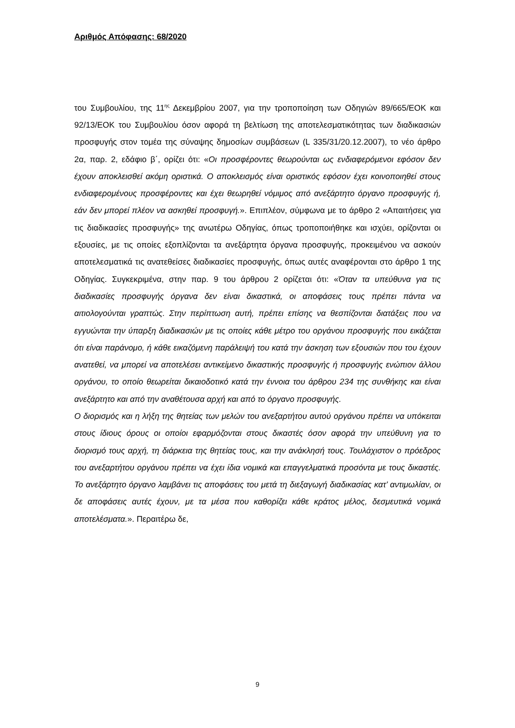Αριθμός Απόφασης: 68/2020
του Συμβουλίου, της 11<sup>ης</sup> Δεκεμβρίου 2007, για την τροποποίηση των Οδηγιών 89/665/ΕΟΚ και 92/13/ΕΟΚ του Συμβουλίου όσον αφορά τη βελτίωση της αποτελεσματικότητας των διαδικασιών προσφυγής στον τομέα της σύναψης δημοσίων συμβάσεων (L 335/31/20.12.2007), το νέο άρθρο 2α, παρ. 2, εδάφιο β΄, ορίζει ότι: «Οι προσφέροντες θεωρούνται ως ενδιαφερόμενοι εφόσον δεν έχουν αποκλεισθεί ακόμη οριστικά. Ο αποκλεισμός είναι οριστικός εφόσον έχει κοινοποιηθεί στους ενδιαφερομένους προσφέροντες και έχει θεωρηθεί νόμιμος από ανεξάρτητο όργανο προσφυγής ή, εάν δεν μπορεί πλέον να ασκηθεί προσφυγή.». Επιπλέον, σύμφωνα με το άρθρο 2 «Απαιτήσεις για τις διαδικασίες προσφυγής» της ανωτέρω Οδηγίας, όπως τροποποιήθηκε και ισχύει, ορίζονται οι εξουσίες, με τις οποίες εξοπλίζονται τα ανεξάρτητα όργανα προσφυγής, προκειμένου να ασκούν αποτελεσματικά τις ανατεθείσες διαδικασίες προσφυγής, όπως αυτές αναφέρονται στο άρθρο 1 της Οδηγίας. Συγκεκριμένα, στην παρ. 9 του άρθρου 2 ορίζεται ότι: «Όταν τα υπεύθυνα για τις διαδικασίες προσφυγής όργανα δεν είναι δικαστικά, οι αποφάσεις τους πρέπει πάντα να αιτιολογούνται γραπτώς. Στην περίπτωση αυτή, πρέπει επίσης να θεσπίζονται διατάξεις που να εγγυώνται την ύπαρξη διαδικασιών με τις οποίες κάθε μέτρο του οργάνου προσφυγής που εικάζεται ότι είναι παράνομο, ή κάθε εικαζόμενη παράλειψή του κατά την άσκηση των εξουσιών που του έχουν ανατεθεί, να μπορεί να αποτελέσει αντικείμενο δικαστικής προσφυγής ή προσφυγής ενώπιον άλλου οργάνου, το οποίο θεωρείται δικαιοδοτικό κατά την έννοια του άρθρου 234 της συνθήκης και είναι ανεξάρτητο και από την αναθέτουσα αρχή και από το όργανο προσφυγής.
Ο διορισμός και η λήξη της θητείας των μελών του ανεξαρτήτου αυτού οργάνου πρέπει να υπόκειται στους ίδιους όρους οι οποίοι εφαρμόζονται στους δικαστές όσον αφορά την υπεύθυνη για το διορισμό τους αρχή, τη διάρκεια της θητείας τους, και την ανάκλησή τους. Τουλάχιστον ο πρόεδρος του ανεξαρτήτου οργάνου πρέπει να έχει ίδια νομικά και επαγγελματικά προσόντα με τους δικαστές. Το ανεξάρτητο όργανο λαμβάνει τις αποφάσεις του μετά τη διεξαγωγή διαδικασίας κατ’ αντιμωλίαν, οι δε αποφάσεις αυτές έχουν, με τα μέσα που καθορίζει κάθε κράτος μέλος, δεσμευτικά νομικά αποτελέσματα.». Περαιτέρω δε,
9